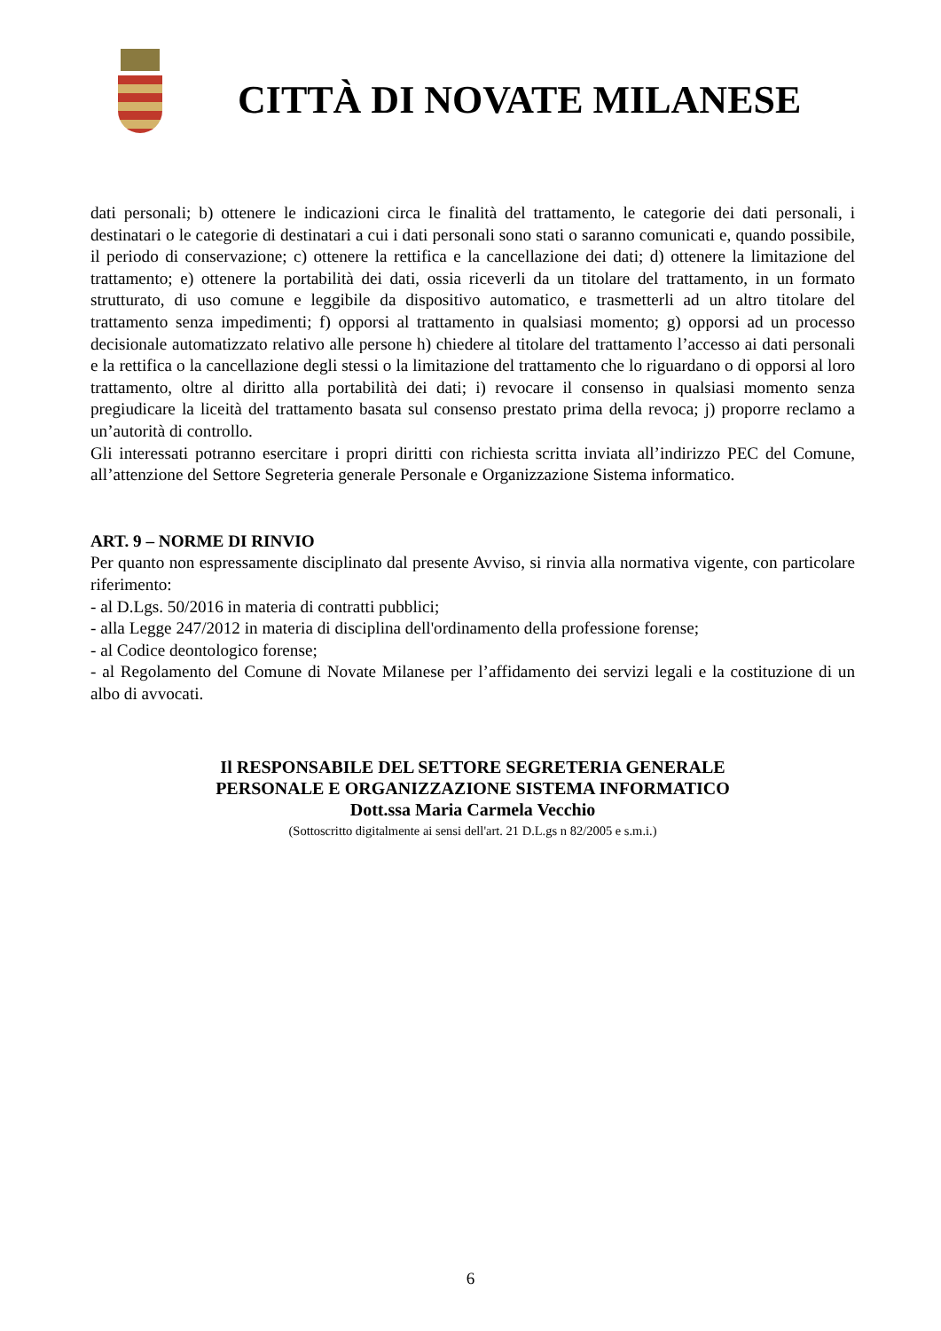CITTÀ DI NOVATE MILANESE
dati personali; b) ottenere le indicazioni circa le finalità del trattamento, le categorie dei dati personali, i destinatari o le categorie di destinatari a cui i dati personali sono stati o saranno comunicati e, quando possibile, il periodo di conservazione; c) ottenere la rettifica e la cancellazione dei dati; d) ottenere la limitazione del trattamento; e) ottenere la portabilità dei dati, ossia riceverli da un titolare del trattamento, in un formato strutturato, di uso comune e leggibile da dispositivo automatico, e trasmetterli ad un altro titolare del trattamento senza impedimenti; f) opporsi al trattamento in qualsiasi momento; g) opporsi ad un processo decisionale automatizzato relativo alle persone h) chiedere al titolare del trattamento l’accesso ai dati personali e la rettifica o la cancellazione degli stessi o la limitazione del trattamento che lo riguardano o di opporsi al loro trattamento, oltre al diritto alla portabilità dei dati; i) revocare il consenso in qualsiasi momento senza pregiudicare la liceità del trattamento basata sul consenso prestato prima della revoca; j) proporre reclamo a un’autorità di controllo.
Gli interessati potranno esercitare i propri diritti con richiesta scritta inviata all’indirizzo PEC del Comune, all’attenzione del Settore Segreteria generale Personale e Organizzazione Sistema informatico.
ART. 9 – NORME DI RINVIO
Per quanto non espressamente disciplinato dal presente Avviso, si rinvia alla normativa vigente, con particolare riferimento:
- al D.Lgs. 50/2016 in materia di contratti pubblici;
- alla Legge 247/2012 in materia di disciplina dell'ordinamento della professione forense;
- al Codice deontologico forense;
- al Regolamento del Comune di Novate Milanese per l’affidamento dei servizi legali e la costituzione di un albo di avvocati.
Il RESPONSABILE DEL SETTORE SEGRETERIA GENERALE
PERSONALE E ORGANIZZAZIONE SISTEMA INFORMATICO
Dott.ssa Maria Carmela Vecchio
(Sottoscritto digitalmente ai sensi dell'art. 21 D.L.gs n 82/2005 e s.m.i.)
6